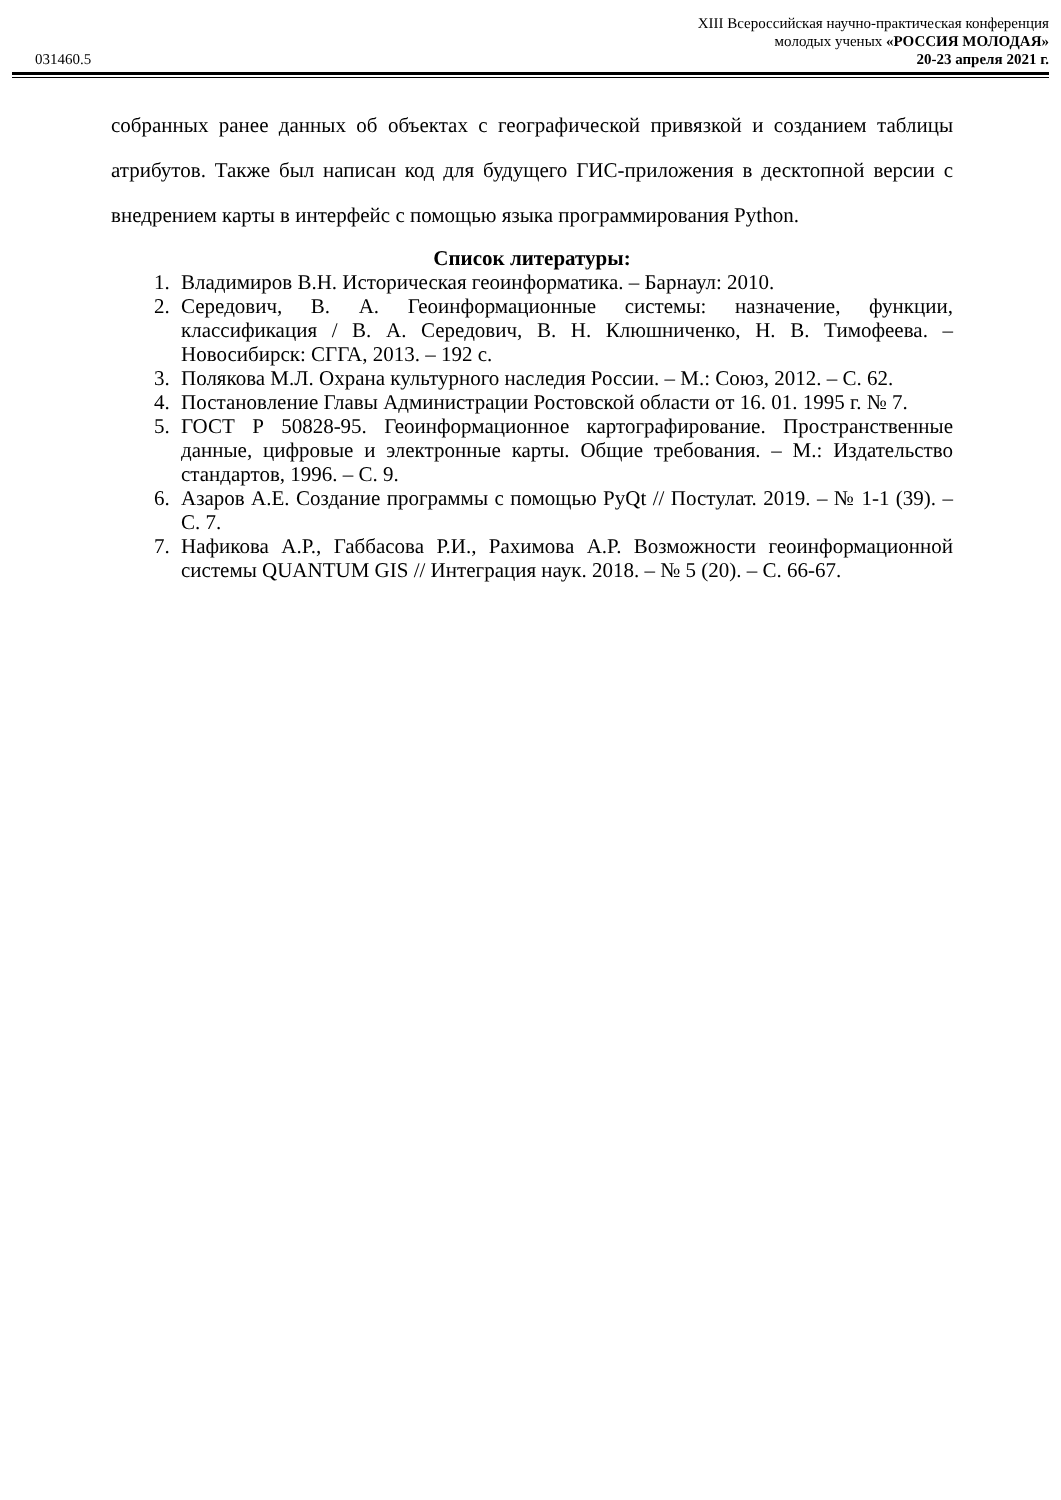XIII Всероссийская научно-практическая конференция
молодых ученых «РОССИЯ МОЛОДАЯ»
031460.5 20-23 апреля 2021 г.
собранных ранее данных об объектах с географической привязкой и созданием таблицы атрибутов. Также был написан код для будущего ГИС-приложения в десктопной версии с внедрением карты в интерфейс с помощью языка программирования Python.
Список литературы:
1. Владимиров В.Н. Историческая геоинформатика. – Барнаул: 2010.
2. Середович, В. А. Геоинформационные системы: назначение, функции, классификация / В. А. Середович, В. Н. Клюшниченко, Н. В. Тимофеева. – Новосибирск: СГГА, 2013. – 192 с.
3. Полякова М.Л. Охрана культурного наследия России. – М.: Союз, 2012. – С. 62.
4. Постановление Главы Администрации Ростовской области от 16. 01. 1995 г. № 7.
5. ГОСТ Р 50828-95. Геоинформационное картографирование. Пространственные данные, цифровые и электронные карты. Общие требования. – М.: Издательство стандартов, 1996. – С. 9.
6. Азаров А.Е. Создание программы с помощью PyQt // Постулат. 2019. – № 1-1 (39). – С. 7.
7. Нафикова А.Р., Габбасова Р.И., Рахимова А.Р. Возможности геоинформационной системы QUANTUM GIS // Интеграция наук. 2018. – № 5 (20). – С. 66-67.